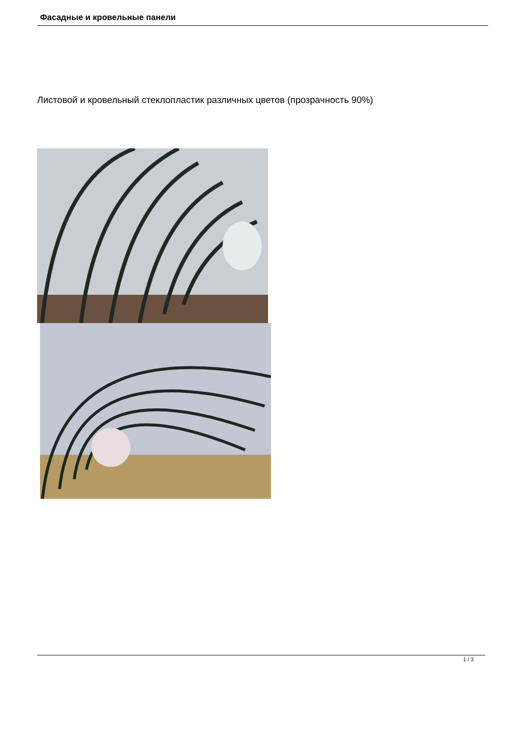Фасадные и кровельные панели
Листовой и кровельный стеклопластик различных цветов (прозрачность 90%)
1 / 3